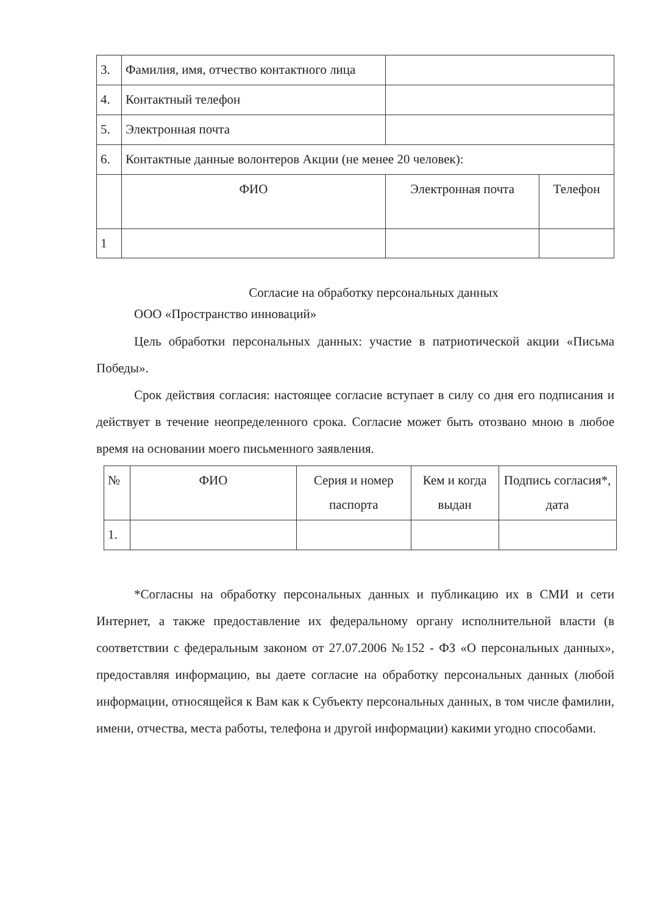| 3. | Фамилия, имя, отчество контактного лица | | |
| 4. | Контактный телефон | | |
| 5. | Электронная почта | | |
| 6. | Контактные данные волонтеров Акции (не менее 20 человек): | | |
| | ФИО | Электронная почта | Телефон |
| 1 | | | |
Согласие на обработку персональных данных
ООО «Пространство инноваций»
Цель обработки персональных данных: участие в патриотической акции «Письма Победы».
Срок действия согласия: настоящее согласие вступает в силу со дня его подписания и действует в течение неопределенного срока. Согласие может быть отозвано мною в любое время на основании моего письменного заявления.
| № | ФИО | Серия и номер паспорта | Кем и когда выдан | Подпись согласия*, дата |
| 1. | | | | |
*Согласны на обработку персональных данных и публикацию их в СМИ и сети Интернет, а также предоставление их федеральному органу исполнительной власти (в соответствии с федеральным законом от 27.07.2006 №152 - ФЗ «О персональных данных», предоставляя информацию, вы даете согласие на обработку персональных данных (любой информации, относящейся к Вам как к Субъекту персональных данных, в том числе фамилии, имени, отчества, места работы, телефона и другой информации) какими угодно способами.